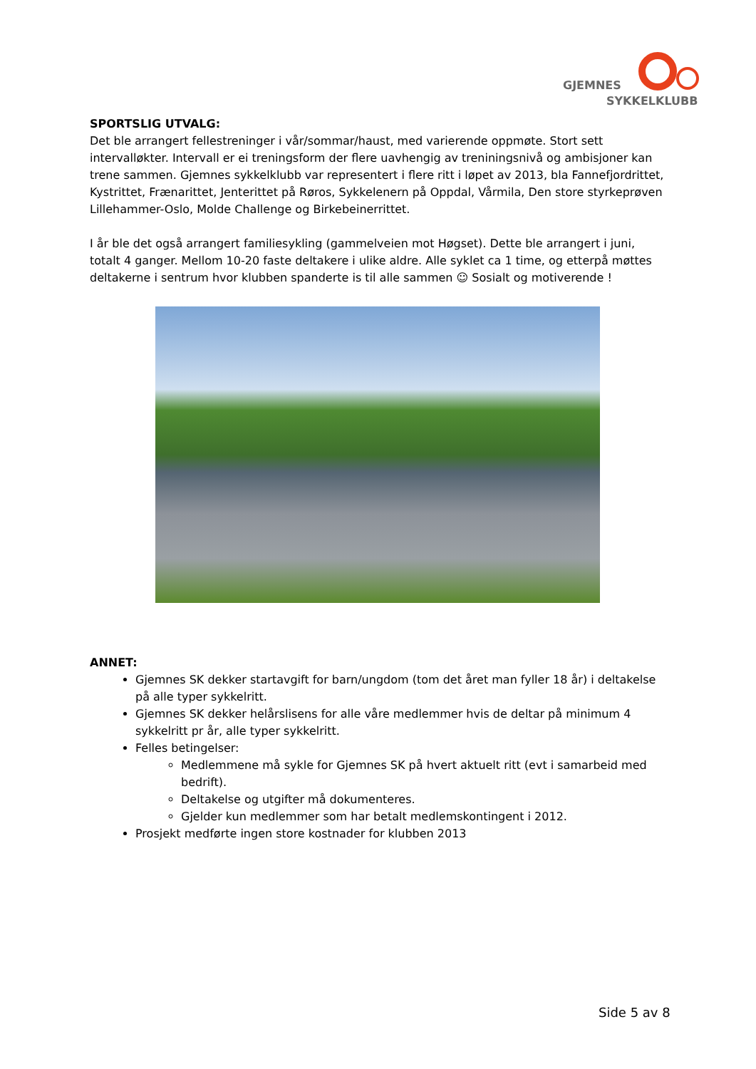GJEMNES
SYKKELKLUBB
SPORTSLIG UTVALG:
Det ble arrangert fellestreninger i vår/sommar/haust, med varierende oppmøte. Stort sett intervalløkter. Intervall er ei treningsform der flere uavhengig av treniningsnivå og ambisjoner kan trene sammen. Gjemnes sykkelklubb var representert i flere ritt i løpet av 2013, bla Fannefjordrittet, Kystrittet, Frænarittet, Jenterittet på Røros, Sykkelenern på Oppdal, Vårmila, Den store styrkeprøven Lillehammer-Oslo, Molde Challenge og Birkebeinerrittet.
I år ble det også arrangert familiesykling (gammelveien mot Høgset). Dette ble arrangert i juni, totalt 4 ganger. Mellom 10-20 faste deltakere i ulike aldre. Alle syklet ca 1 time, og etterpå møttes deltakerne i sentrum hvor klubben spanderte is til alle sammen ☺ Sosialt og motiverende !
ANNET:
Gjemnes SK dekker startavgift for barn/ungdom (tom det året man fyller 18 år) i deltakelse på alle typer sykkelritt.
Gjemnes SK dekker helårslisens for alle våre medlemmer hvis de deltar på minimum 4 sykkelritt pr år, alle typer sykkelritt.
Felles betingelser:
Medlemmene må sykle for Gjemnes SK på hvert aktuelt ritt (evt i samarbeid med bedrift).
Deltakelse og utgifter må dokumenteres.
Gjelder kun medlemmer som har betalt medlemskontingent i 2012.
Prosjekt medførte ingen store kostnader for klubben 2013
Side 5 av 8